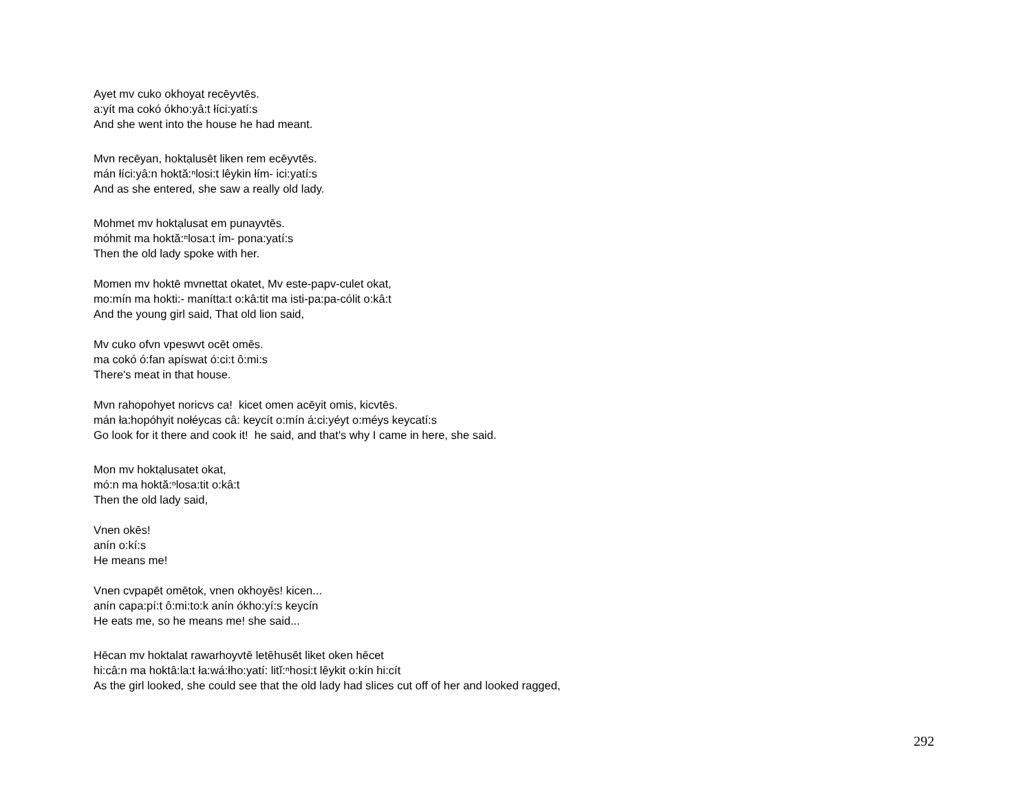Ayet mv cuko okhoyat recēyvtēs.
a:yít ma cokó ókho:yâ:t łíci:yatí:s
And she went into the house he had meant.
Mvn recēyan, hoktạlusēt liken rem ecēyvtēs.
mán łíci:yâ:n hoktă:ⁿlosi:t lêykin łím- ici:yatí:s
And as she entered, she saw a really old lady.
Mohmet mv hoktạlusat em punayvtēs.
móhmit ma hoktă:ⁿlosa:t ím- pona:yatí:s
Then the old lady spoke with her.
Momen mv hoktē mvnettat okatet, Mv este-papv-culet okat,
mo:mín ma hokti:- manítta:t o:kâ:tit ma isti-pa:pa-cólit o:kâ:t
And the young girl said, That old lion said,
Mv cuko ofvn vpeswvt ocēt omēs.
ma cokó ó:fan apíswat ó:ci:t ô:mi:s
There's meat in that house.
Mvn rahopohyet noricvs ca! kicet omen acēyit omis, kicvtēs.
mán ła:hopóhyit nołéycas câ: keycít o:mín á:ci:yéyt o:méys keycatí:s
Go look for it there and cook it! he said, and that's why I came in here, she said.
Mon mv hoktạlusatet okat,
mó:n ma hoktă:ⁿlosa:tit o:kâ:t
Then the old lady said,
Vnen okēs!
anín o:kí:s
He means me!
Vnen cvpapēt omētok, vnen okhoyēs! kicen...
anín capa:pí:t ô:mi:to:k anín ókho:yí:s keycín
He eats me, so he means me! she said...
Hēcan mv hoktalat rawarhoyvtē letēhusēt liket oken hēcet
hi:câ:n ma hoktâ:la:t ła:wá:łho:yatí: litĭ:ⁿhosi:t lêykit o:kín hi:cít
As the girl looked, she could see that the old lady had slices cut off of her and looked ragged,
292